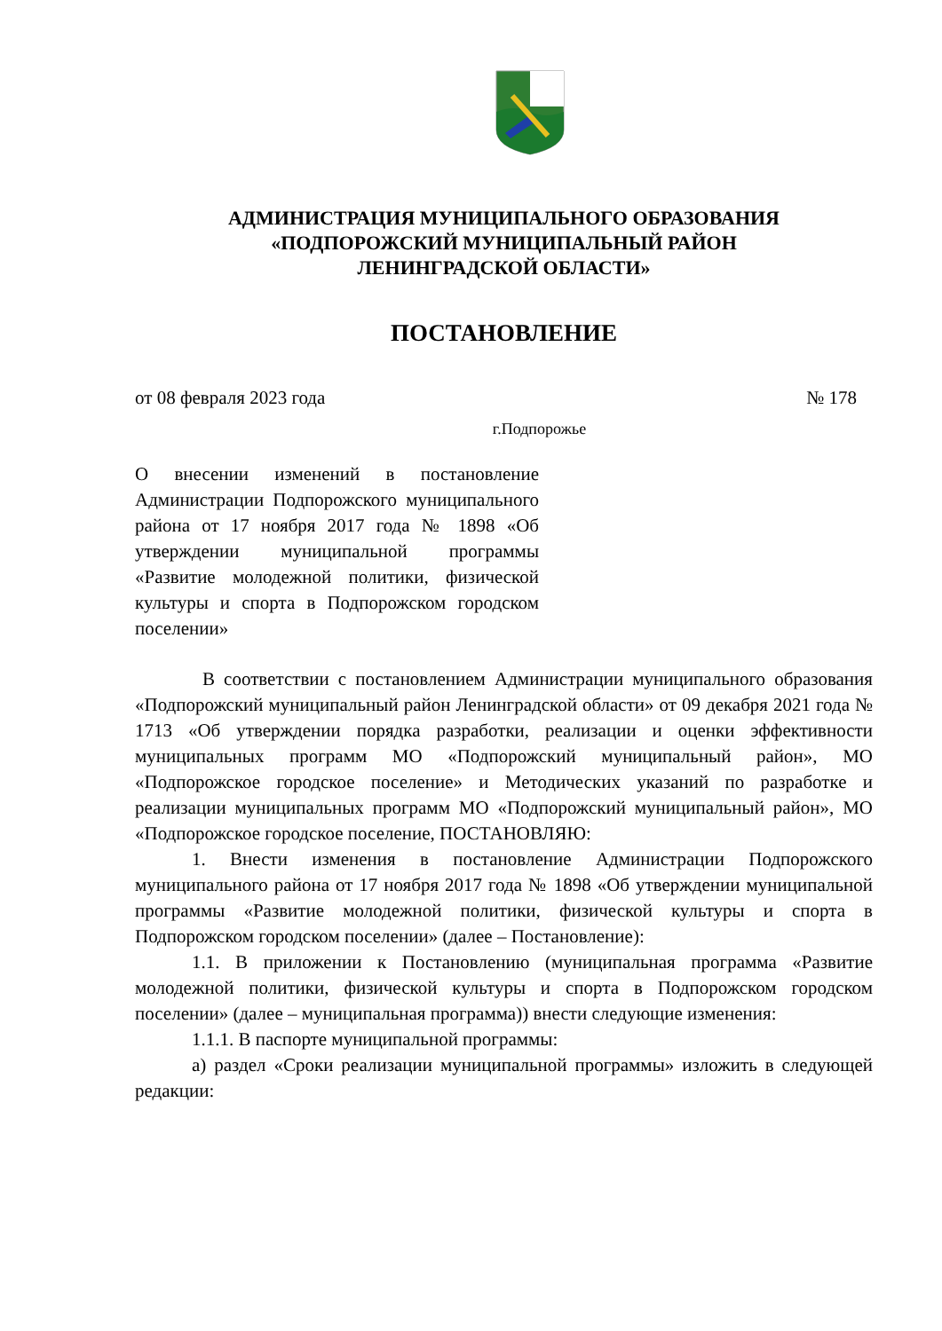АДМИНИСТРАЦИЯ МУНИЦИПАЛЬНОГО ОБРАЗОВАНИЯ
«ПОДПОРОЖСКИЙ МУНИЦИПАЛЬНЫЙ РАЙОН
ЛЕНИНГРАДСКОЙ ОБЛАСТИ»
ПОСТАНОВЛЕНИЕ
от 08 февраля 2023 года № 178
г.Подпорожье
О внесении изменений в постановление Администрации Подпорожского муниципального района от 17 ноября 2017 года № 1898 «Об утверждении муниципальной программы «Развитие молодежной политики, физической культуры и спорта в Подпорожском городском поселении»
В соответствии с постановлением Администрации муниципального образования «Подпорожский муниципальный район Ленинградской области» от 09 декабря 2021 года № 1713 «Об утверждении порядка разработки, реализации и оценки эффективности муниципальных программ МО «Подпорожский муниципальный район», МО «Подпорожское городское поселение» и Методических указаний по разработке и реализации муниципальных программ МО «Подпорожский муниципальный район», МО «Подпорожское городское поселение, ПОСТАНОВЛЯЮ:
1. Внести изменения в постановление Администрации Подпорожского муниципального района от 17 ноября 2017 года № 1898 «Об утверждении муниципальной программы «Развитие молодежной политики, физической культуры и спорта в Подпорожском городском поселении» (далее – Постановление):
1.1. В приложении к Постановлению (муниципальная программа «Развитие молодежной политики, физической культуры и спорта в Подпорожском городском поселении» (далее – муниципальная программа)) внести следующие изменения:
1.1.1. В паспорте муниципальной программы:
а) раздел «Сроки реализации муниципальной программы» изложить в следующей редакции: